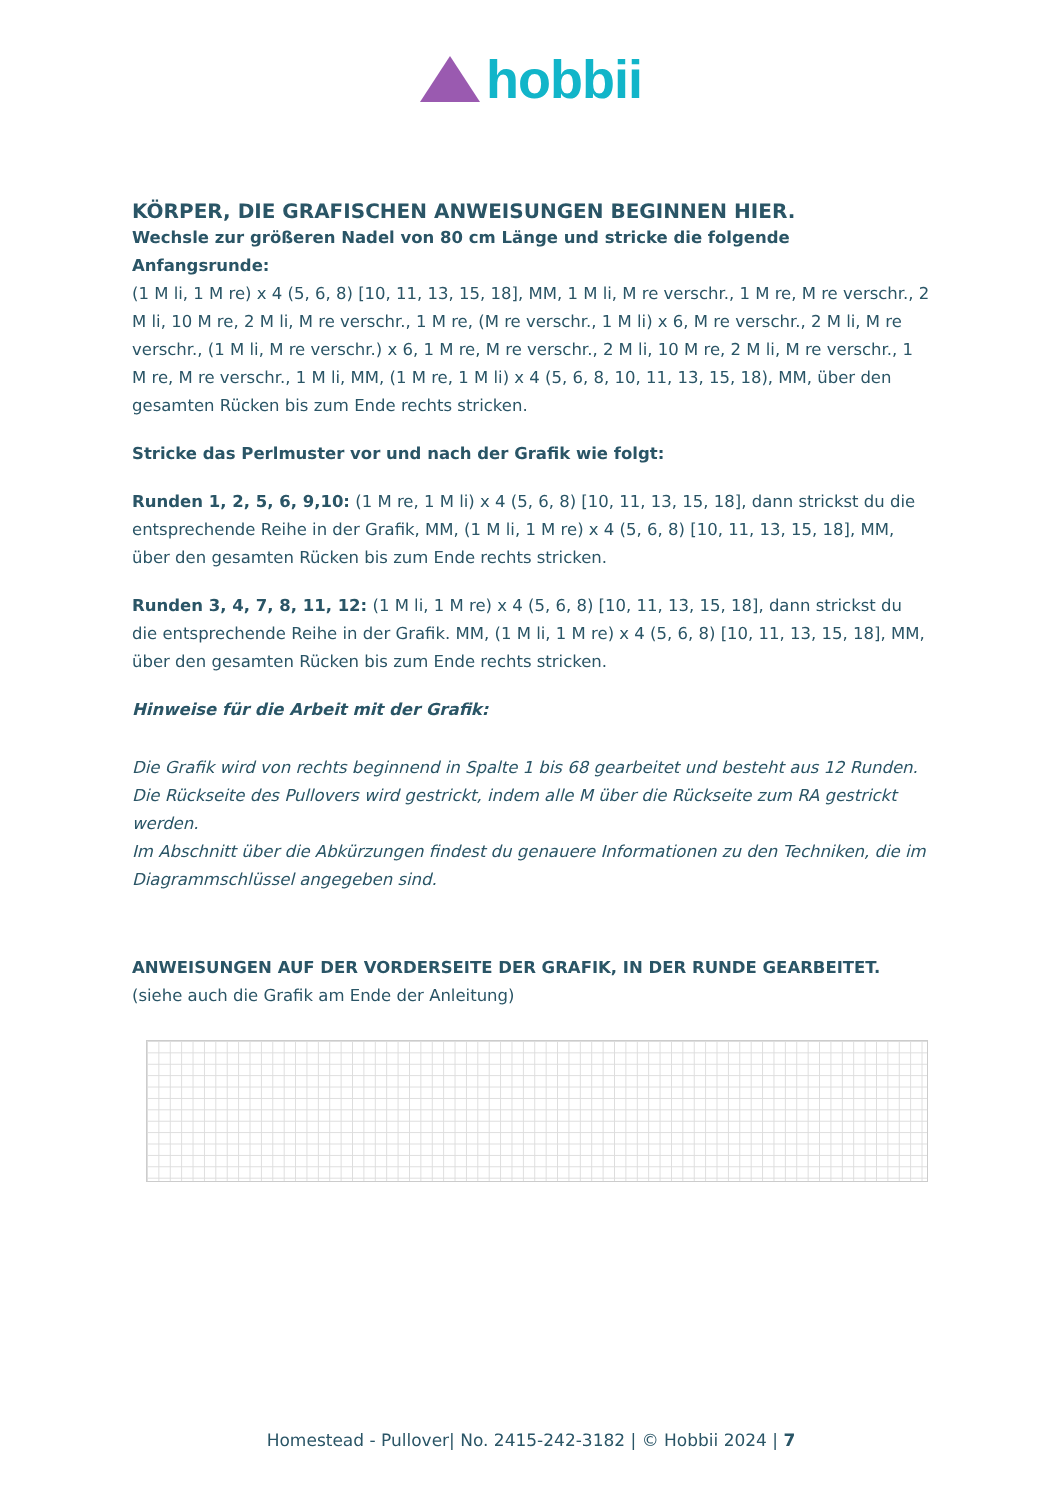hobbii
KÖRPER, DIE GRAFISCHEN ANWEISUNGEN BEGINNEN HIER.
Wechsle zur größeren Nadel von 80 cm Länge und stricke die folgende Anfangsrunde:
(1 M li, 1 M re) x 4 (5, 6, 8) [10, 11, 13, 15, 18], MM, 1 M li, M re verschr., 1 M re, M re verschr., 2 M li, 10 M re, 2 M li, M re verschr., 1 M re, (M re verschr., 1 M li) x 6, M re verschr., 2 M li, M re verschr., (1 M li, M re verschr.) x 6, 1 M re, M re verschr., 2 M li, 10 M re, 2 M li, M re verschr., 1 M re, M re verschr., 1 M li, MM, (1 M re, 1 M li) x 4 (5, 6, 8, 10, 11, 13, 15, 18), MM, über den gesamten Rücken bis zum Ende rechts stricken.
Stricke das Perlmuster vor und nach der Grafik wie folgt:
Runden 1, 2, 5, 6, 9,10: (1 M re, 1 M li) x 4 (5, 6, 8) [10, 11, 13, 15, 18], dann strickst du die entsprechende Reihe in der Grafik, MM, (1 M li, 1 M re) x 4 (5, 6, 8) [10, 11, 13, 15, 18], MM, über den gesamten Rücken bis zum Ende rechts stricken.
Runden 3, 4, 7, 8, 11, 12: (1 M li, 1 M re) x 4 (5, 6, 8) [10, 11, 13, 15, 18], dann strickst du die entsprechende Reihe in der Grafik. MM, (1 M li, 1 M re) x 4 (5, 6, 8) [10, 11, 13, 15, 18], MM, über den gesamten Rücken bis zum Ende rechts stricken.
Hinweise für die Arbeit mit der Grafik:
Die Grafik wird von rechts beginnend in Spalte 1 bis 68 gearbeitet und besteht aus 12 Runden.
Die Rückseite des Pullovers wird gestrickt, indem alle M über die Rückseite zum RA gestrickt werden.
Im Abschnitt über die Abkürzungen findest du genauere Informationen zu den Techniken, die im Diagrammschlüssel angegeben sind.
ANWEISUNGEN AUF DER VORDERSEITE DER GRAFIK, IN DER RUNDE GEARBEITET.
(siehe auch die Grafik am Ende der Anleitung)
Homestead - Pullover| No. 2415-242-3182 | © Hobbii 2024 | 7